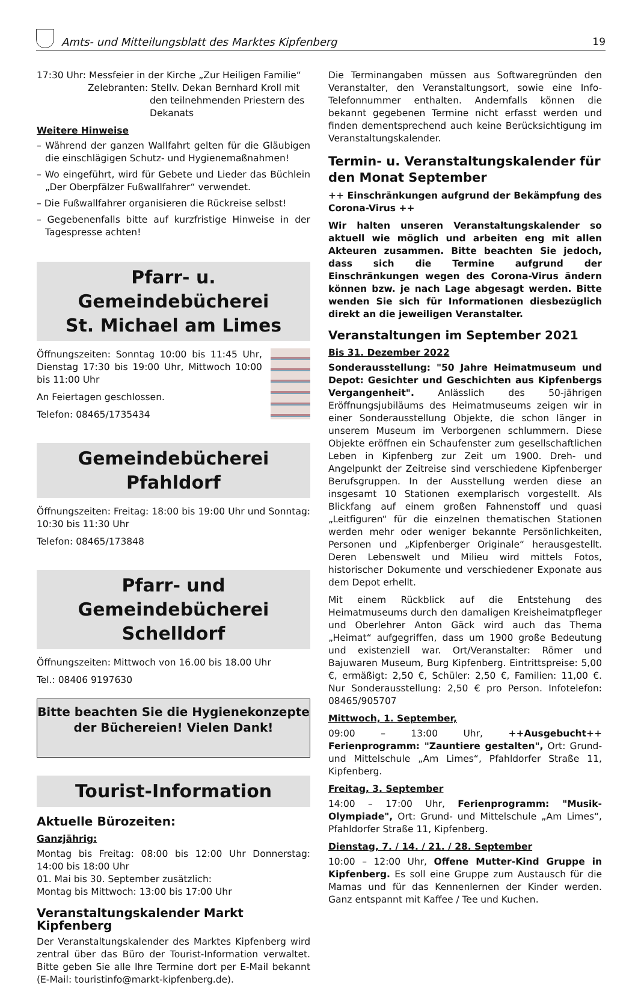Amts- und Mitteilungsblatt des Marktes Kipfenberg
19
17:30 Uhr: Messfeier in der Kirche „Zur Heiligen Familie“
Zelebranten: Stellv. Dekan Bernhard Kroll mit
den teilnehmenden Priestern des
Dekanats
Weitere Hinweise
– Während der ganzen Wallfahrt gelten für die Gläubigen die einschlägigen Schutz- und Hygienemaßnahmen!
– Wo eingeführt, wird für Gebete und Lieder das Büchlein „Der Oberpfälzer Fußwallfahrer“ verwendet.
– Die Fußwallfahrer organisieren die Rückreise selbst!
– Gegebenenfalls bitte auf kurzfristige Hinweise in der Tagespresse achten!
Pfarr- u. Gemeindebücherei
St. Michael am Limes
Öffnungszeiten: Sonntag 10:00 bis 11:45 Uhr, Dienstag 17:30 bis 19:00 Uhr, Mittwoch 10:00 bis 11:00 Uhr
An Feiertagen geschlossen.
Telefon: 08465/1735434
Gemeindebücherei Pfahldorf
Öffnungszeiten: Freitag: 18:00 bis 19:00 Uhr und Sonntag: 10:30 bis 11:30 Uhr
Telefon: 08465/173848
Pfarr- und Gemeindebücherei
Schelldorf
Öffnungszeiten: Mittwoch von 16.00 bis 18.00 Uhr
Tel.: 08406 9197630
Bitte beachten Sie die Hygienekonzepte
der Büchereien! Vielen Dank!
Tourist-Information
Aktuelle Bürozeiten:
Ganzjährig:
Montag bis Freitag: 08:00 bis 12:00 Uhr Donnerstag: 14:00 bis 18:00 Uhr
01. Mai bis 30. September zusätzlich:
Montag bis Mittwoch: 13:00 bis 17:00 Uhr
Veranstaltungskalender Markt Kipfenberg
Der Veranstaltungskalender des Marktes Kipfenberg wird zentral über das Büro der Tourist-Information verwaltet. Bitte geben Sie alle Ihre Termine dort per E-Mail bekannt (E-Mail: touristinfo@markt-kipfenberg.de).
Die Terminangaben müssen aus Softwaregründen den Veranstalter, den Veranstaltungsort, sowie eine Info-Telefonnummer enthalten. Andernfalls können die bekannt gegebenen Termine nicht erfasst werden und finden dementsprechend auch keine Berücksichtigung im Veranstaltungskalender.
Termin- u. Veranstaltungskalender für den Monat September
++ Einschränkungen aufgrund der Bekämpfung des Corona-Virus ++
Wir halten unseren Veranstaltungskalender so aktuell wie möglich und arbeiten eng mit allen Akteuren zusammen. Bitte beachten Sie jedoch, dass sich die Termine aufgrund der Einschränkungen wegen des Corona-Virus ändern können bzw. je nach Lage abgesagt werden. Bitte wenden Sie sich für Informationen diesbezüglich direkt an die jeweiligen Veranstalter.
Veranstaltungen im September 2021
Bis 31. Dezember 2022
Sonderausstellung: "50 Jahre Heimatmuseum und Depot: Gesichter und Geschichten aus Kipfenbergs Vergangenheit". Anlässlich des 50-jährigen Eröffnungsjubiläums des Heimatmuseums zeigen wir in einer Sonderausstellung Objekte, die schon länger in unserem Museum im Verborgenen schlummern. Diese Objekte eröffnen ein Schaufenster zum gesellschaftlichen Leben in Kipfenberg zur Zeit um 1900. Dreh- und Angelpunkt der Zeitreise sind verschiedene Kipfenberger Berufsgruppen. In der Ausstellung werden diese an insgesamt 10 Stationen exemplarisch vorgestellt. Als Blickfang auf einem großen Fahnenstoff und quasi „Leitfiguren“ für die einzelnen thematischen Stationen werden mehr oder weniger bekannte Persönlichkeiten, Personen und „Kipfenberger Originale“ herausgestellt. Deren Lebenswelt und Milieu wird mittels Fotos, historischer Dokumente und verschiedener Exponate aus dem Depot erhellt.
Mit einem Rückblick auf die Entstehung des Heimatmuseums durch den damaligen Kreisheimatpfleger und Oberlehrer Anton Gäck wird auch das Thema „Heimat“ aufgegriffen, dass um 1900 große Bedeutung und existenziell war. Ort/Veranstalter: Römer und Bajuwaren Museum, Burg Kipfenberg. Eintrittspreise: 5,00 €, ermäßigt: 2,50 €, Schüler: 2,50 €, Familien: 11,00 €. Nur Sonderausstellung: 2,50 € pro Person. Infotelefon: 08465/905707
Mittwoch, 1. September,
09:00 – 13:00 Uhr, ++Ausgebucht++ Ferienprogramm: "Zauntiere gestalten", Ort: Grund- und Mittelschule „Am Limes“, Pfahldorfer Straße 11, Kipfenberg.
Freitag, 3. September
14:00 – 17:00 Uhr, Ferienprogramm: "Musik-Olympiade", Ort: Grund- und Mittelschule „Am Limes“, Pfahldorfer Straße 11, Kipfenberg.
Dienstag, 7. / 14. / 21. / 28. September
10:00 – 12:00 Uhr, Offene Mutter-Kind Gruppe in Kipfenberg. Es soll eine Gruppe zum Austausch für die Mamas und für das Kennenlernen der Kinder werden. Ganz entspannt mit Kaffee / Tee und Kuchen.